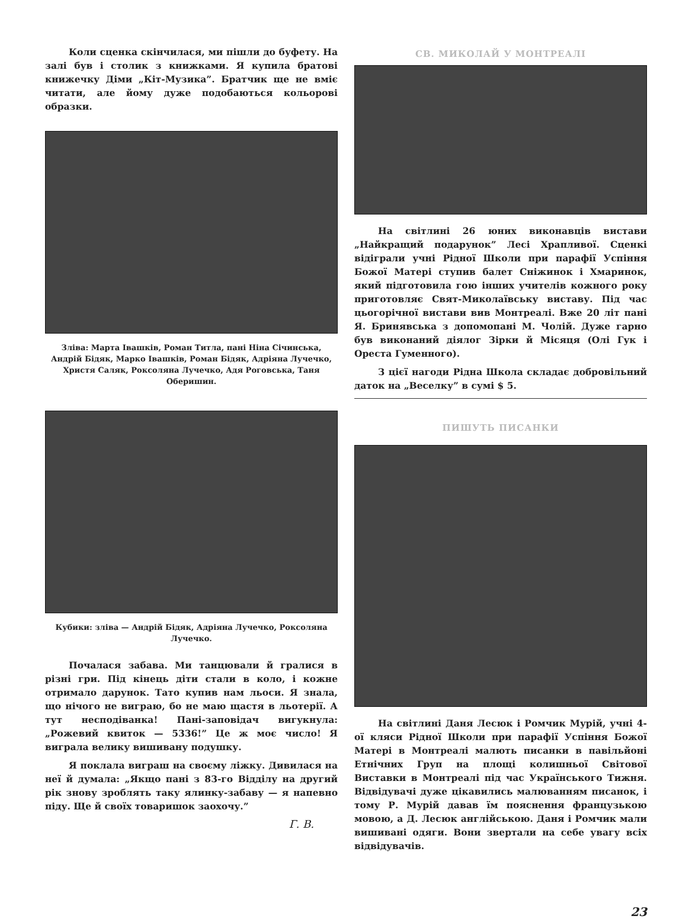Коли сценка скінчилася, ми пішли до буфету. На залі був і столик з книжками. Я купила братові книжечку Діми „Кіт-Музика”. Братчик ще не вміє читати, але йому дуже подобаються кольорові образки.
Зліва: Марта Івашків, Роман Титла, пані Ніна Січинська, Андрій Бідяк, Марко Івашків, Роман Бідяк, Адріяна Лучечко, Христя Саляк, Роксоляна Лучечко, Адя Роговська, Таня Оберишин.
Кубики: зліва — Андрій Бідяк, Адріяна Лучечко, Роксоляна Лучечко.
Почалася забава. Ми танцювали й гралися в різні гри. Під кінець діти стали в коло, і кожне отримало дарунок. Тато купив нам льоси. Я знала, що нічого не виграю, бо не маю щастя в льотерії. А тут несподіванка! Пані-заповідач вигукнула: „Рожевий квиток — 5336!” Це ж моє число! Я виграла велику вишивану подушку.
Я поклала виграш на своєму ліжку. Дивилася на неї й думала: „Якщо пані з 83-го Відділу на другий рік знову зроблять таку ялинку-забаву — я напевно піду. Ще й своїх товаришок заохочу.”
Г. В.
СВ. МИКОЛАЙ У МОНТРЕАЛІ
На світлині 26 юних виконавців вистави „Найкращий подарунок” Лесі Храпливої. Сценкі відіграли учні Рідної Школи при парафії Успіння Божої Матері ступив балет Сніжинок і Хмаринок, який підготовила гою інших учителів кожного року приготовляє Свят-Миколаївську виставу. Під час цьогорічної вистави вив Монтреалі. Вже 20 літ пані Я. Бринявська з допомопані М. Чолій. Дуже гарно був виконаний діялог Зірки й Місяця (Олі Гук і Ореста Гуменного).
З цієї нагоди Рідна Школа складає добровільний даток на „Веселку” в сумі $ 5.
ПИШУТЬ ПИСАНКИ
На світлині Даня Лесюк і Ромчик Мурій, учні 4-ої кляси Рідної Школи при парафії Успіння Божої Матері в Монтреалі малють писанки в павільйоні Етнічних Груп на площі колишньої Світової Виставки в Монтреалі під час Українського Тижня. Відвідувачі дуже цікавились малюванням писанок, і тому Р. Мурій давав їм пояснення французькою мовою, а Д. Лесюк англійською. Даня і Ромчик мали вишивані одяги. Вони звертали на себе увагу всіх відвідувачів.
23